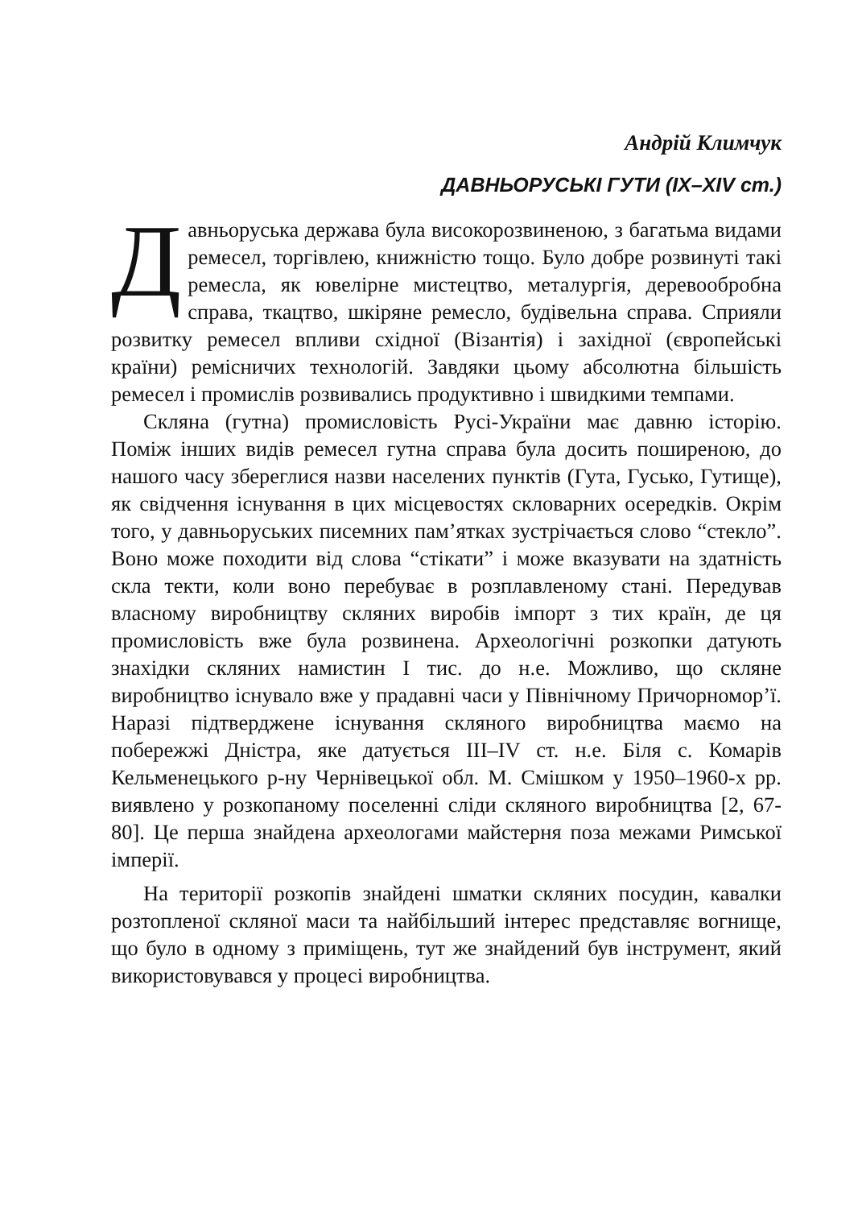Андрій Климчук
ДАВНЬОРУСЬКІ ГУТИ (IX–XIV ст.)
Давньоруська держава була високорозвиненою, з багатьма видами ремесел, торгівлею, книжністю тощо. Було добре розвинуті такі ремесла, як ювелірне мистецтво, металургія, деревообробна справа, ткацтво, шкіряне ремесло, будівельна справа. Сприяли розвитку ремесел впливи східної (Візантія) і західної (європейські країни) ремісничих технологій. Завдяки цьому абсолютна більшість ремесел і промислів розвивались продуктивно і швидкими темпами.
Скляна (гутна) промисловість Русі-України має давню історію. Поміж інших видів ремесел гутна справа була досить поширеною, до нашого часу збереглися назви населених пунктів (Гута, Гусько, Гутище), як свідчення існування в цих місцевостях скловарних осередків. Окрім того, у давньоруських писемних пам’ятках зустрічається слово “стекло”. Воно може походити від слова “стікати” і може вказувати на здатність скла текти, коли воно перебуває в розплавленому стані. Передував власному виробництву скляних виробів імпорт з тих країн, де ця промисловість вже була розвинена. Археологічні розкопки датують знахідки скляних намистин І тис. до н.е. Можливо, що скляне виробництво існувало вже у прадавні часи у Північному Причорномор’ї. Наразі підтверджене існування скляного виробництва маємо на побережжі Дністра, яке датується ІІІ–IV ст. н.е. Біля с. Комарів Кельменецького р-ну Чернівецької обл. М. Смішком у 1950–1960-х рр. виявлено у розкопаному поселенні сліди скляного виробництва [2, 67-80]. Це перша знайдена археологами майстерня поза межами Римської імперії.
На території розкопів знайдені шматки скляних посудин, кавалки розтопленої скляної маси та найбільший інтерес представляє вогнище, що було в одному з приміщень, тут же знайдений був інструмент, який використовувався у процесі виробництва.